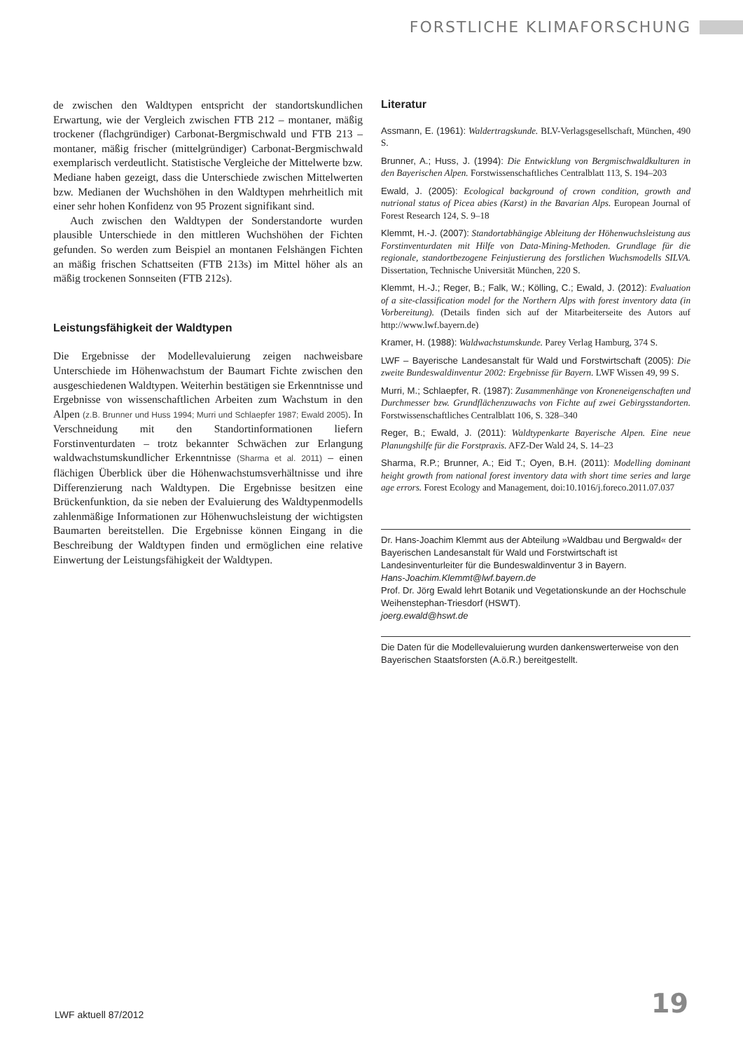FORSTLICHE KLIMAFORSCHUNG
de zwischen den Waldtypen entspricht der standortskundlichen Erwartung, wie der Vergleich zwischen FTB 212 – montaner, mäßig trockener (flachgründiger) Carbonat-Bergmischwald und FTB 213 – montaner, mäßig frischer (mittelgründiger) Carbonat-Bergmischwald exemplarisch verdeutlicht. Statistische Vergleiche der Mittelwerte bzw. Mediane haben gezeigt, dass die Unterschiede zwischen Mittelwerten bzw. Medianen der Wuchshöhen in den Waldtypen mehrheitlich mit einer sehr hohen Konfidenz von 95 Prozent signifikant sind.
Auch zwischen den Waldtypen der Sonderstandorte wurden plausible Unterschiede in den mittleren Wuchshöhen der Fichten gefunden. So werden zum Beispiel an montanen Felshängen Fichten an mäßig frischen Schattseiten (FTB 213s) im Mittel höher als an mäßig trockenen Sonnseiten (FTB 212s).
Leistungsfähigkeit der Waldtypen
Die Ergebnisse der Modellevaluierung zeigen nachweisbare Unterschiede im Höhenwachstum der Baumart Fichte zwischen den ausgeschiedenen Waldtypen. Weiterhin bestätigen sie Erkenntnisse und Ergebnisse von wissenschaftlichen Arbeiten zum Wachstum in den Alpen (z.B. Brunner und Huss 1994; Murri und Schlaepfer 1987; Ewald 2005). In Verschneidung mit den Standortinformationen liefern Forstinventurdaten – trotz bekannter Schwächen zur Erlangung waldwachstumskundlicher Erkenntnisse (Sharma et al. 2011) – einen flächigen Überblick über die Höhenwachstumsverhältnisse und ihre Differenzierung nach Waldtypen. Die Ergebnisse besitzen eine Brückenfunktion, da sie neben der Evaluierung des Waldtypenmodells zahlenmäßige Informationen zur Höhenwuchsleistung der wichtigsten Baumarten bereitstellen. Die Ergebnisse können Eingang in die Beschreibung der Waldtypen finden und ermöglichen eine relative Einwertung der Leistungsfähigkeit der Waldtypen.
Literatur
Assmann, E. (1961): Waldertragskunde. BLV-Verlagsgesellschaft, München, 490 S.
Brunner, A.; Huss, J. (1994): Die Entwicklung von Bergmischwaldkulturen in den Bayerischen Alpen. Forstwissenschaftliches Centralblatt 113, S. 194–203
Ewald, J. (2005): Ecological background of crown condition, growth and nutrional status of Picea abies (Karst) in the Bavarian Alps. European Journal of Forest Research 124, S. 9–18
Klemmt, H.-J. (2007): Standortabhängige Ableitung der Höhenwuchsleistung aus Forstinventurdaten mit Hilfe von Data-Mining-Methoden. Grundlage für die regionale, standortbezogene Feinjustierung des forstlichen Wuchsmodells SILVA. Dissertation, Technische Universität München, 220 S.
Klemmt, H.-J.; Reger, B.; Falk, W.; Kölling, C.; Ewald, J. (2012): Evaluation of a site-classification model for the Northern Alps with forest inventory data (in Vorbereitung). (Details finden sich auf der Mitarbeiterseite des Autors auf http://www.lwf.bayern.de)
Kramer, H. (1988): Waldwachstumskunde. Parey Verlag Hamburg, 374 S.
LWF – Bayerische Landesanstalt für Wald und Forstwirtschaft (2005): Die zweite Bundeswaldinventur 2002: Ergebnisse für Bayern. LWF Wissen 49, 99 S.
Murri, M.; Schlaepfer, R. (1987): Zusammenhänge von Kroneneigenschaften und Durchmesser bzw. Grundflächenzuwachs von Fichte auf zwei Gebirgsstandorten. Forstwissenschaftliches Centralblatt 106, S. 328–340
Reger, B.; Ewald, J. (2011): Waldtypenkarte Bayerische Alpen. Eine neue Planungshilfe für die Forstpraxis. AFZ-Der Wald 24, S. 14–23
Sharma, R.P.; Brunner, A.; Eid T.; Oyen, B.H. (2011): Modelling dominant height growth from national forest inventory data with short time series and large age errors. Forest Ecology and Management, doi:10.1016/j.foreco.2011.07.037
Dr. Hans-Joachim Klemmt aus der Abteilung »Waldbau und Bergwald« der Bayerischen Landesanstalt für Wald und Forstwirtschaft ist Landesinventurleiter für die Bundeswaldinventur 3 in Bayern.
Hans-Joachim.Klemmt@lwf.bayern.de
Prof. Dr. Jörg Ewald lehrt Botanik und Vegetationskunde an der Hochschule Weihenstephan-Triesdorf (HSWT).
joerg.ewald@hswt.de
Die Daten für die Modellevaluierung wurden dankenswerterweise von den Bayerischen Staatsforsten (A.ö.R.) bereitgestellt.
LWF aktuell 87/2012 19